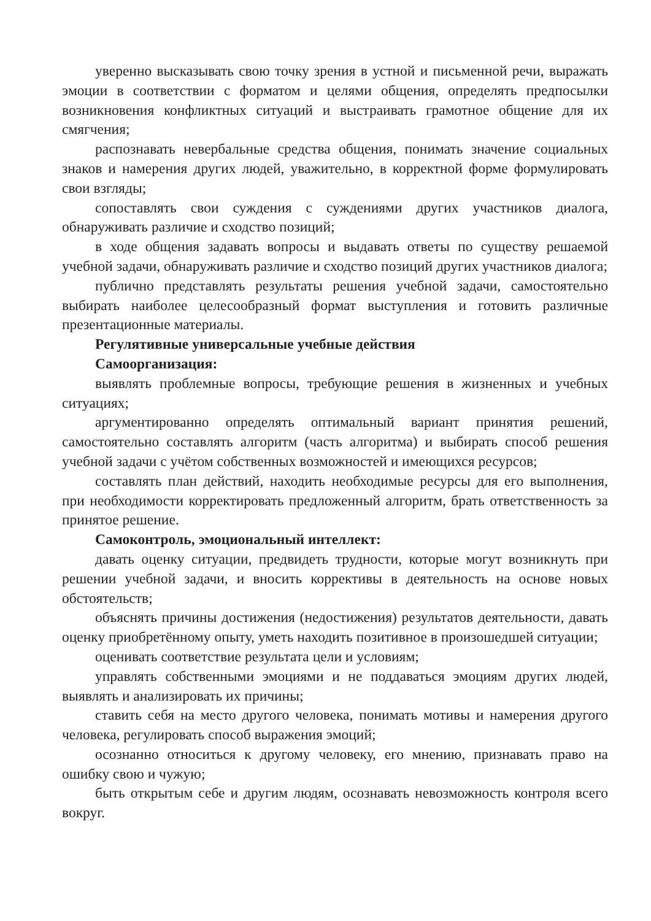уверенно высказывать свою точку зрения в устной и письменной речи, выражать эмоции в соответствии с форматом и целями общения, определять предпосылки возникновения конфликтных ситуаций и выстраивать грамотное общение для их смягчения;
распознавать невербальные средства общения, понимать значение социальных знаков и намерения других людей, уважительно, в корректной форме формулировать свои взгляды;
сопоставлять свои суждения с суждениями других участников диалога, обнаруживать различие и сходство позиций;
в ходе общения задавать вопросы и выдавать ответы по существу решаемой учебной задачи, обнаруживать различие и сходство позиций других участников диалога;
публично представлять результаты решения учебной задачи, самостоятельно выбирать наиболее целесообразный формат выступления и готовить различные презентационные материалы.
Регулятивные универсальные учебные действия
Самоорганизация:
выявлять проблемные вопросы, требующие решения в жизненных и учебных ситуациях;
аргументированно определять оптимальный вариант принятия решений, самостоятельно составлять алгоритм (часть алгоритма) и выбирать способ решения учебной задачи с учётом собственных возможностей и имеющихся ресурсов;
составлять план действий, находить необходимые ресурсы для его выполнения, при необходимости корректировать предложенный алгоритм, брать ответственность за принятое решение.
Самоконтроль, эмоциональный интеллект:
давать оценку ситуации, предвидеть трудности, которые могут возникнуть при решении учебной задачи, и вносить коррективы в деятельность на основе новых обстоятельств;
объяснять причины достижения (недостижения) результатов деятельности, давать оценку приобретённому опыту, уметь находить позитивное в произошедшей ситуации;
оценивать соответствие результата цели и условиям;
управлять собственными эмоциями и не поддаваться эмоциям других людей, выявлять и анализировать их причины;
ставить себя на место другого человека, понимать мотивы и намерения другого человека, регулировать способ выражения эмоций;
осознанно относиться к другому человеку, его мнению, признавать право на ошибку свою и чужую;
быть открытым себе и другим людям, осознавать невозможность контроля всего вокруг.